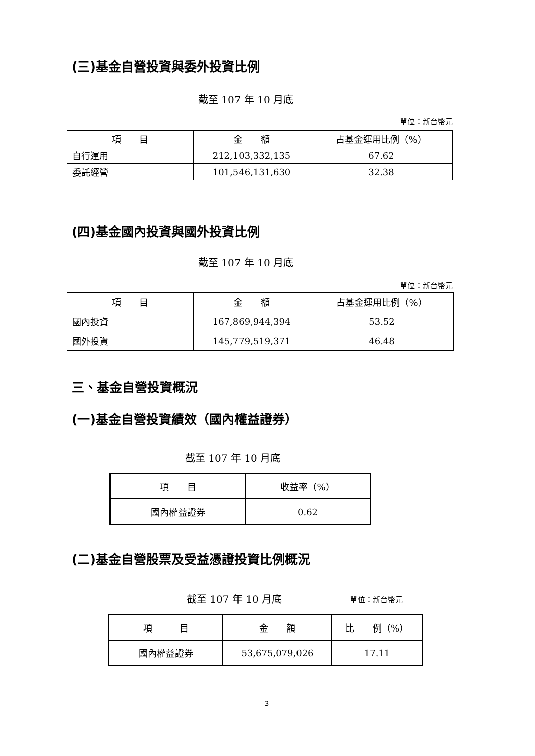(三)基金自營投資與委外投資比例
截至 107 年 10 月底
單位：新台幣元
| 項 目 | 金 額 | 占基金運用比例（%） |
| --- | --- | --- |
| 自行運用 | 212,103,332,135 | 67.62 |
| 委託經營 | 101,546,131,630 | 32.38 |
(四)基金國內投資與國外投資比例
截至 107 年 10 月底
單位：新台幣元
| 項 目 | 金 額 | 占基金運用比例（%） |
| --- | --- | --- |
| 國內投資 | 167,869,944,394 | 53.52 |
| 國外投資 | 145,779,519,371 | 46.48 |
三、基金自營投資概況
(一)基金自營投資績效（國內權益證券）
截至 107 年 10 月底
| 項 目 | 收益率（%） |
| --- | --- |
| 國內權益證券 | 0.62 |
(二)基金自營股票及受益憑證投資比例概況
截至 107 年 10 月底 單位：新台幣元
| 項 目 | 金 額 | 比 例（%） |
| --- | --- | --- |
| 國內權益證券 | 53,675,079,026 | 17.11 |
3